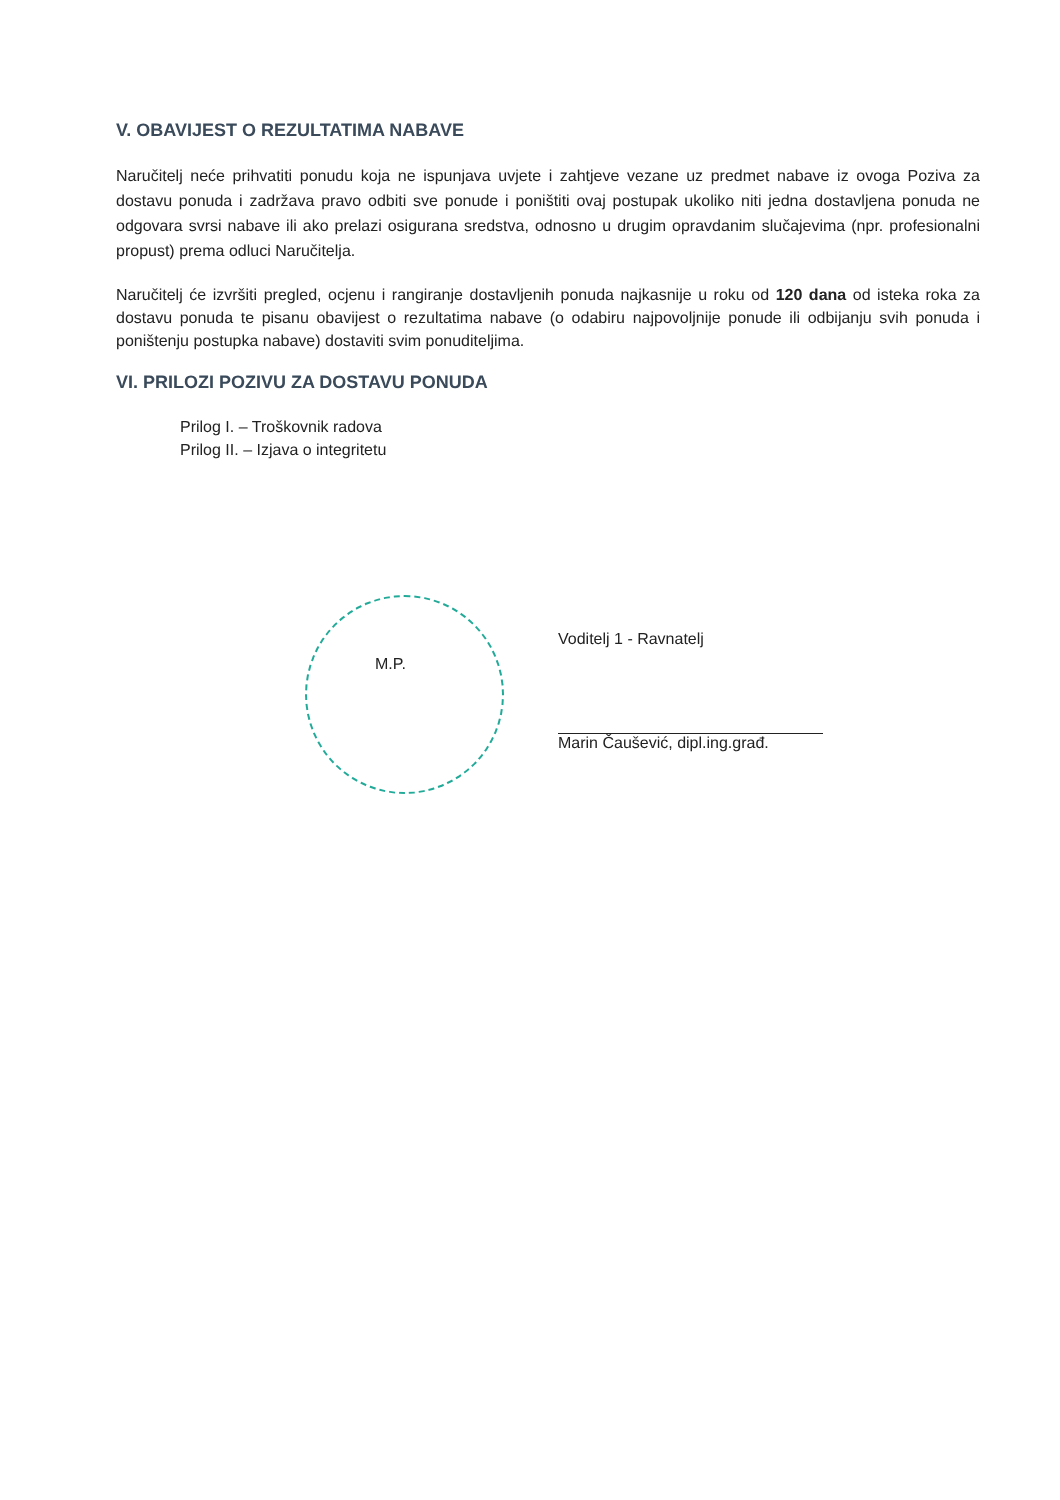V. OBAVIJEST O REZULTATIMA NABAVE
Naručitelj neće prihvatiti ponudu koja ne ispunjava uvjete i zahtjeve vezane uz predmet nabave iz ovoga Poziva za dostavu ponuda i zadržava pravo odbiti sve ponude i poništiti ovaj postupak ukoliko niti jedna dostavljena ponuda ne odgovara svrsi nabave ili ako prelazi osigurana sredstva, odnosno u drugim opravdanim slučajevima (npr. profesionalni propust) prema odluci Naručitelja.
Naručitelj će izvršiti pregled, ocjenu i rangiranje dostavljenih ponuda najkasnije u roku od 120 dana od isteka roka za dostavu ponuda te pisanu obavijest o rezultatima nabave (o odabiru najpovoljnije ponude ili odbijanju svih ponuda i poništenju postupka nabave) dostaviti svim ponuditeljima.
VI. PRILOZI POZIVU ZA DOSTAVU PONUDA
Prilog I. – Troškovnik radova
Prilog II. – Izjava o integritetu
M.P.
Voditelj 1 - Ravnatelj
Marin Čaušević, dipl.ing.građ.